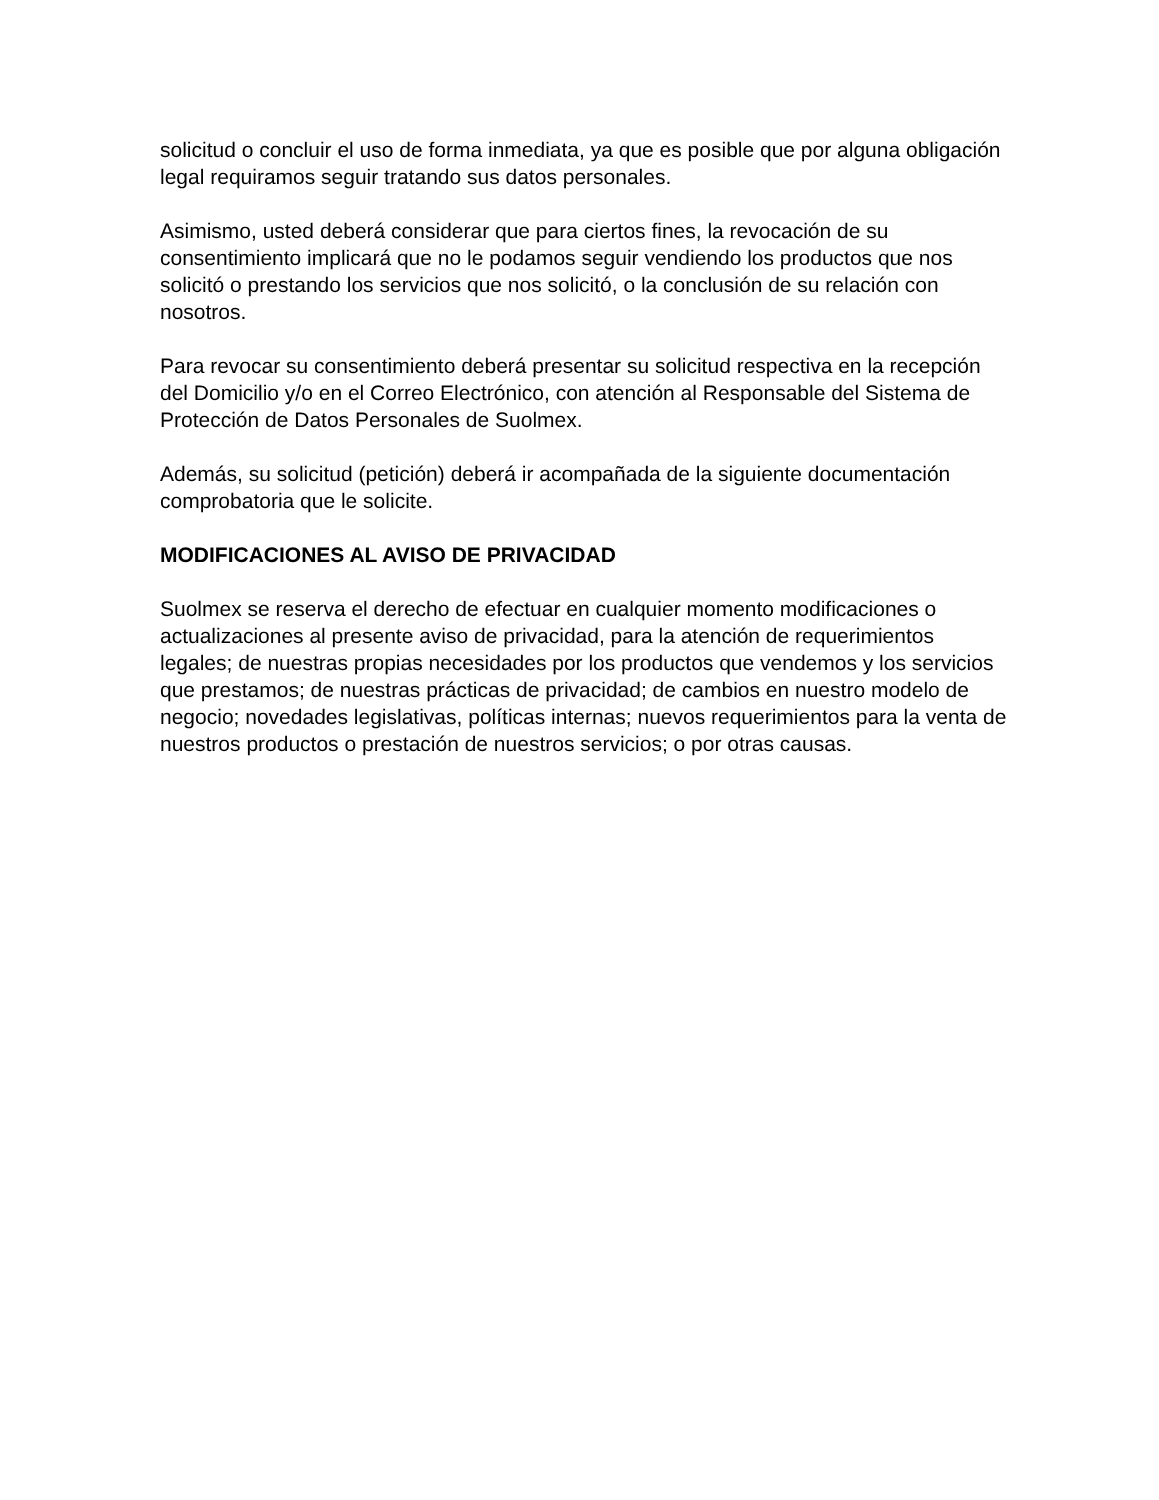solicitud o concluir el uso de forma inmediata, ya que es posible que por alguna obligación legal requiramos seguir tratando sus datos personales.
Asimismo, usted deberá considerar que para ciertos fines, la revocación de su consentimiento implicará que no le podamos seguir vendiendo los productos que nos solicitó o prestando los servicios que nos solicitó, o la conclusión de su relación con nosotros.
Para revocar su consentimiento deberá presentar su solicitud respectiva en la recepción del Domicilio y/o en el Correo Electrónico, con atención al Responsable del Sistema de Protección de Datos Personales de Suolmex.
Además, su solicitud (petición) deberá ir acompañada de la siguiente documentación comprobatoria que le solicite.
MODIFICACIONES AL AVISO DE PRIVACIDAD
Suolmex se reserva el derecho de efectuar en cualquier momento modificaciones o actualizaciones al presente aviso de privacidad, para la atención de requerimientos legales; de nuestras propias necesidades por los productos que vendemos y los servicios que prestamos; de nuestras prácticas de privacidad; de cambios en nuestro modelo de negocio; novedades legislativas, políticas internas; nuevos requerimientos para la venta de nuestros productos o prestación de nuestros servicios; o por otras causas.